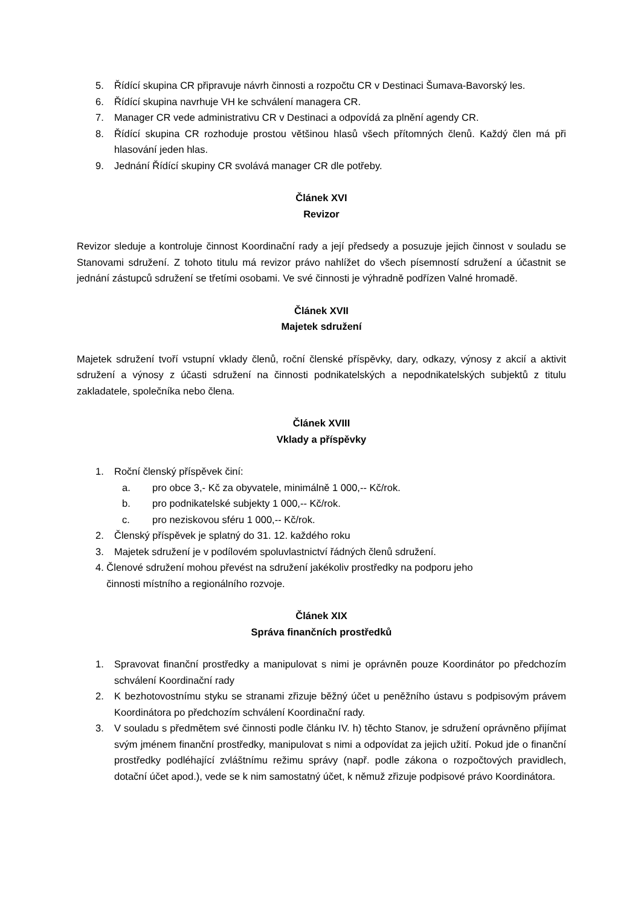5. Řídící skupina CR připravuje návrh činnosti a rozpočtu CR v Destinaci Šumava-Bavorský les.
6. Řídící skupina navrhuje VH ke schválení managera CR.
7. Manager CR vede administrativu CR v Destinaci a odpovídá za plnění agendy CR.
8. Řídící skupina CR rozhoduje prostou většinou hlasů všech přítomných členů. Každý člen má při hlasování jeden hlas.
9. Jednání Řídící skupiny CR svolává manager CR dle potřeby.
Článek XVI
Revizor
Revizor sleduje a kontroluje činnost Koordinační rady a její předsedy a posuzuje jejich činnost v souladu se Stanovami sdružení. Z tohoto titulu má revizor právo nahlížet do všech písemností sdružení a účastnit se jednání zástupců sdružení se třetími osobami. Ve své činnosti je výhradně podřízen Valné hromadě.
Článek XVII
Majetek sdružení
Majetek sdružení tvoří vstupní vklady členů, roční členské příspěvky, dary, odkazy, výnosy z akcií a aktivit sdružení a výnosy z účasti sdružení na činnosti podnikatelských a nepodnikatelských subjektů z titulu zakladatele, společníka nebo člena.
Článek XVIII
Vklady a příspěvky
1. Roční členský příspěvek činí:
a. pro obce 3,- Kč za obyvatele, minimálně 1 000,-- Kč/rok.
b. pro podnikatelské subjekty 1 000,-- Kč/rok.
c. pro neziskovou sféru 1 000,-- Kč/rok.
2. Členský příspěvek je splatný do 31. 12. každého roku
3. Majetek sdružení je v podílovém spoluvlastnictví řádných členů sdružení.
4. Členové sdružení mohou převést na sdružení jakékoliv prostředky na podporu jeho
činnosti místního a regionálního rozvoje.
Článek XIX
Správa finančních prostředků
1. Spravovat finanční prostředky a manipulovat s nimi je oprávněn pouze Koordinátor po předchozím schválení Koordinační rady
2. K bezhotovostnímu styku se stranami zřizuje běžný účet u peněžního ústavu s podpisovým právem Koordinátora po předchozím schválení Koordinační rady.
3. V souladu s předmětem své činnosti podle článku IV. h) těchto Stanov, je sdružení oprávněno přijímat svým jménem finanční prostředky, manipulovat s nimi a odpovídat za jejich užití. Pokud jde o finanční prostředky podléhající zvláštnímu režimu správy (např. podle zákona o rozpočtových pravidlech, dotační účet apod.), vede se k nim samostatný účet, k němuž zřizuje podpisové právo Koordinátora.